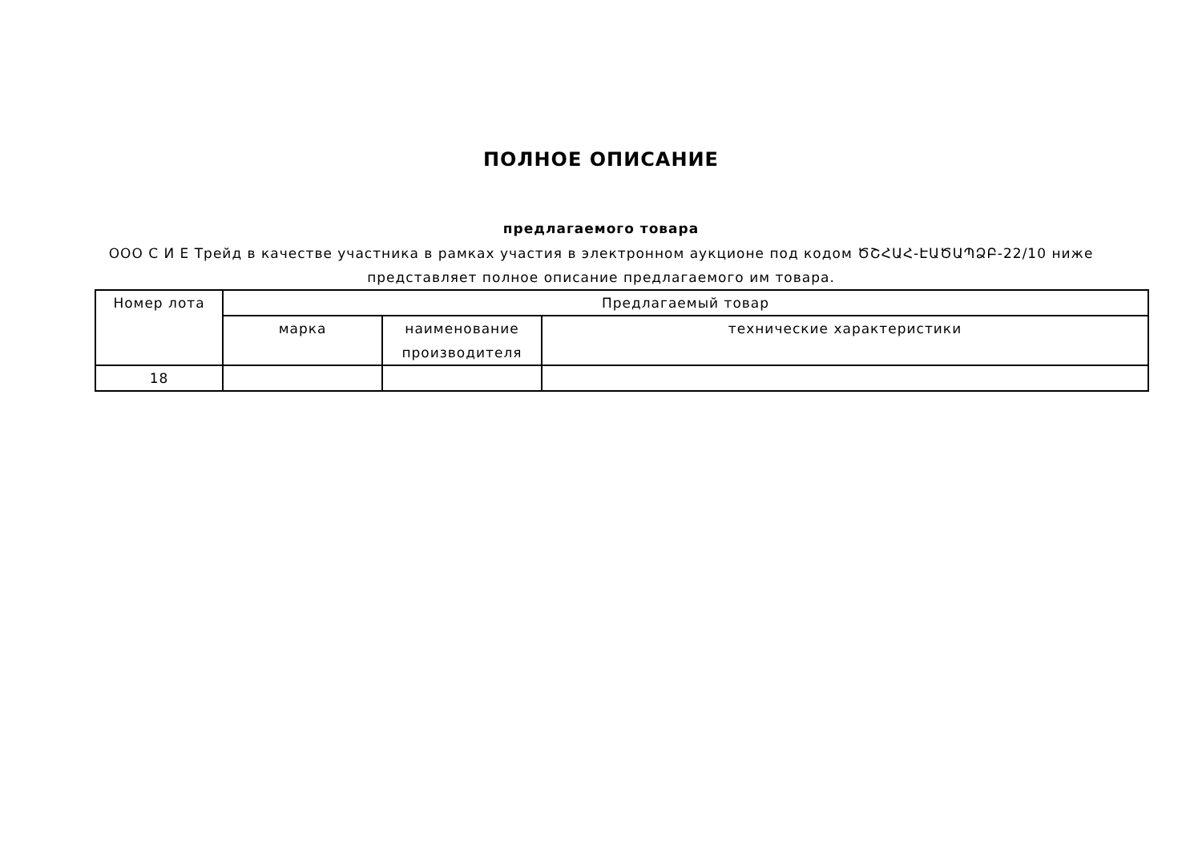ПОЛНОЕ ОПИСАНИЕ
предлагаемого товара
ООО С И Е Трейд в качестве участника в рамках участия в электронном аукционе под кодом ԾՇՀԱՀ-ԷԱԾԱՊՁԲ-22/10 ниже
представляет полное описание предлагаемого им товара.
| Номер лота | Предлагаемый товар | | |
| --- | --- | --- | --- |
| | марка | наименование производителя | технические характеристики |
| 18 | | | |